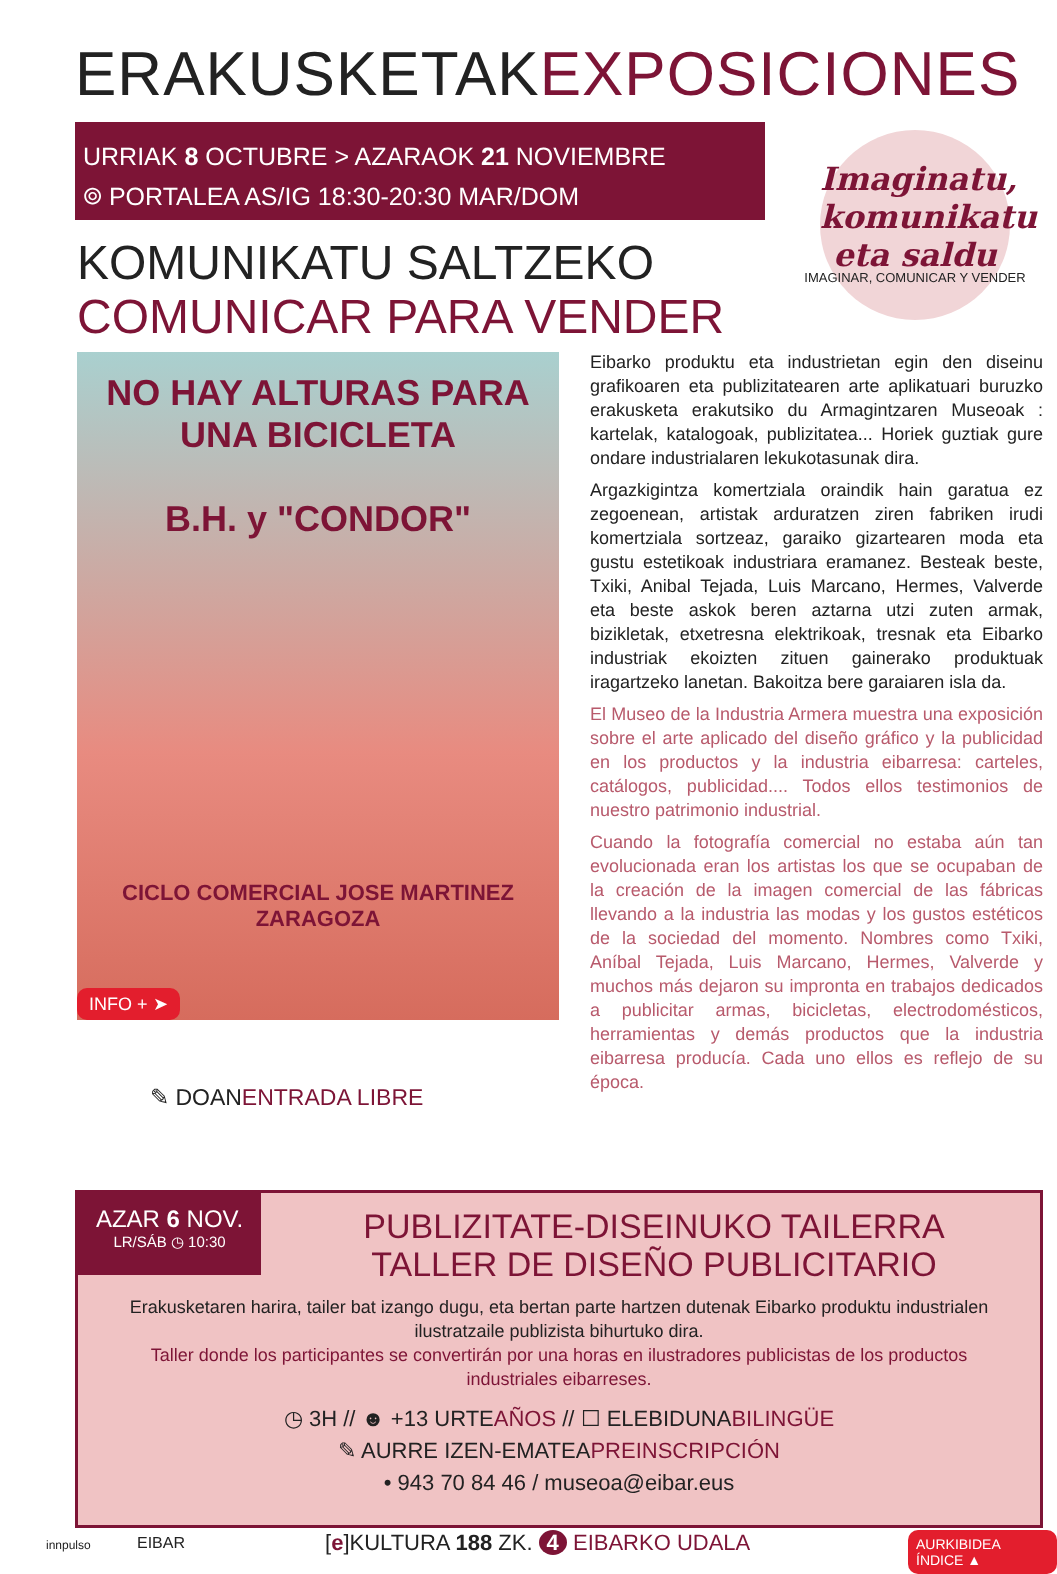ERAKUSKETAKEXPOSICIONES
URRIAK 8 OCTUBRE > AZARAOK 21 NOVIEMBRE
⌾ PORTALEA AS/IG 18:30-20:30 MAR/DOM
Imaginatu, komunikatu eta saldu
IMAGINAR, COMUNICAR Y VENDER
KOMUNIKATU SALTZEKO
COMUNICAR PARA VENDER
NO HAY ALTURAS PARA UNA BICICLETA
B.H. y "CONDOR"
CICLO COMERCIAL JOSE MARTINEZ
ZARAGOZA
INFO + ➤
✎ DOANENTRADA LIBRE
Eibarko produktu eta industrietan egin den diseinu grafikoaren eta publizitatearen arte aplikatuari buruzko erakusketa erakutsiko du Armagintzaren Museoak : kartelak, katalogoak, publizitatea... Horiek guztiak gure ondare industrialaren lekukotasunak dira.
Argazkigintza komertziala oraindik hain garatua ez zegoenean, artistak arduratzen ziren fabriken irudi komertziala sortzeaz, garaiko gizartearen moda eta gustu estetikoak industriara eramanez. Besteak beste, Txiki, Anibal Tejada, Luis Marcano, Hermes, Valverde eta beste askok beren aztarna utzi zuten armak, bizikletak, etxetresna elektrikoak, tresnak eta Eibarko industriak ekoizten zituen gainerako produktuak iragartzeko lanetan. Bakoitza bere garaiaren isla da.
El Museo de la Industria Armera muestra una exposición sobre el arte aplicado del diseño gráfico y la publicidad en los productos y la industria eibarresa: carteles, catálogos, publicidad.... Todos ellos testimonios de nuestro patrimonio industrial.
Cuando la fotografía comercial no estaba aún tan evolucionada eran los artistas los que se ocupaban de la creación de la imagen comercial de las fábricas llevando a la industria las modas y los gustos estéticos de la sociedad del momento. Nombres como Txiki, Aníbal Tejada, Luis Marcano, Hermes, Valverde y muchos más dejaron su impronta en trabajos dedicados a publicitar armas, bicicletas, electrodomésticos, herramientas y demás productos que la industria eibarresa producía. Cada uno ellos es reflejo de su época.
AZAR 6 NOV.
LR/SÁB ◷ 10:30
PUBLIZITATE-DISEINUKO TAILERRA
TALLER DE DISEÑO PUBLICITARIO
Erakusketaren harira, tailer bat izango dugu, eta bertan parte hartzen dutenak Eibarko produktu industrialen ilustratzaile publizista bihurtuko dira.
Taller donde los participantes se convertirán por una horas en ilustradores publicistas de los productos industriales eibarreses.
◷ 3H // ☻ +13 URTEAÑOS // ☐ ELEBIDUNABILINGÜE
✎ AURRE IZEN-EMATEAPREINSCRIPCIÓN
• 943 70 84 46 / museoa@eibar.eus
innpulso EIBAR [e]KULTURA 188 ZK. 4 EIBARKO UDALA AURKIBIDEA ÍNDICE ▲